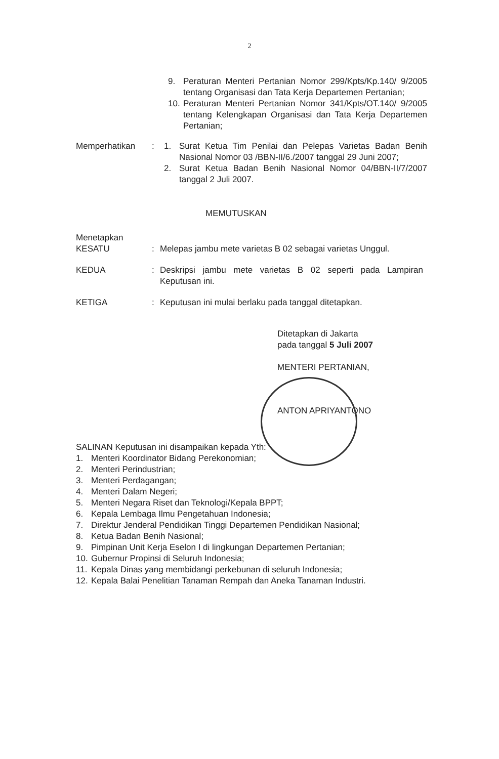2
9. Peraturan Menteri Pertanian Nomor 299/Kpts/Kp.140/ 9/2005 tentang Organisasi dan Tata Kerja Departemen Pertanian;
10. Peraturan Menteri Pertanian Nomor 341/Kpts/OT.140/ 9/2005 tentang Kelengkapan Organisasi dan Tata Kerja Departemen Pertanian;
Memperhatikan : 1. Surat Ketua Tim Penilai dan Pelepas Varietas Badan Benih Nasional Nomor 03 /BBN-II/6./2007 tanggal 29 Juni 2007;
2. Surat Ketua Badan Benih Nasional Nomor 04/BBN-II/7/2007 tanggal 2 Juli 2007.
MEMUTUSKAN
Menetapkan
KESATU : Melepas jambu mete varietas B 02 sebagai varietas Unggul.
KEDUA : Deskripsi jambu mete varietas B 02 seperti pada Lampiran Keputusan ini.
KETIGA : Keputusan ini mulai berlaku pada tanggal ditetapkan.
Ditetapkan di Jakarta
pada tanggal 5 Juli 2007
MENTERI PERTANIAN,
ANTON APRIYANTONO
SALINAN Keputusan ini disampaikan kepada Yth:
1. Menteri Koordinator Bidang Perekonomian;
2. Menteri Perindustrian;
3. Menteri Perdagangan;
4. Menteri Dalam Negeri;
5. Menteri Negara Riset dan Teknologi/Kepala BPPT;
6. Kepala Lembaga Ilmu Pengetahuan Indonesia;
7. Direktur Jenderal Pendidikan Tinggi Departemen Pendidikan Nasional;
8. Ketua Badan Benih Nasional;
9. Pimpinan Unit Kerja Eselon I di lingkungan Departemen Pertanian;
10. Gubernur Propinsi di Seluruh Indonesia;
11. Kepala Dinas yang membidangi perkebunan di seluruh Indonesia;
12. Kepala Balai Penelitian Tanaman Rempah dan Aneka Tanaman Industri.